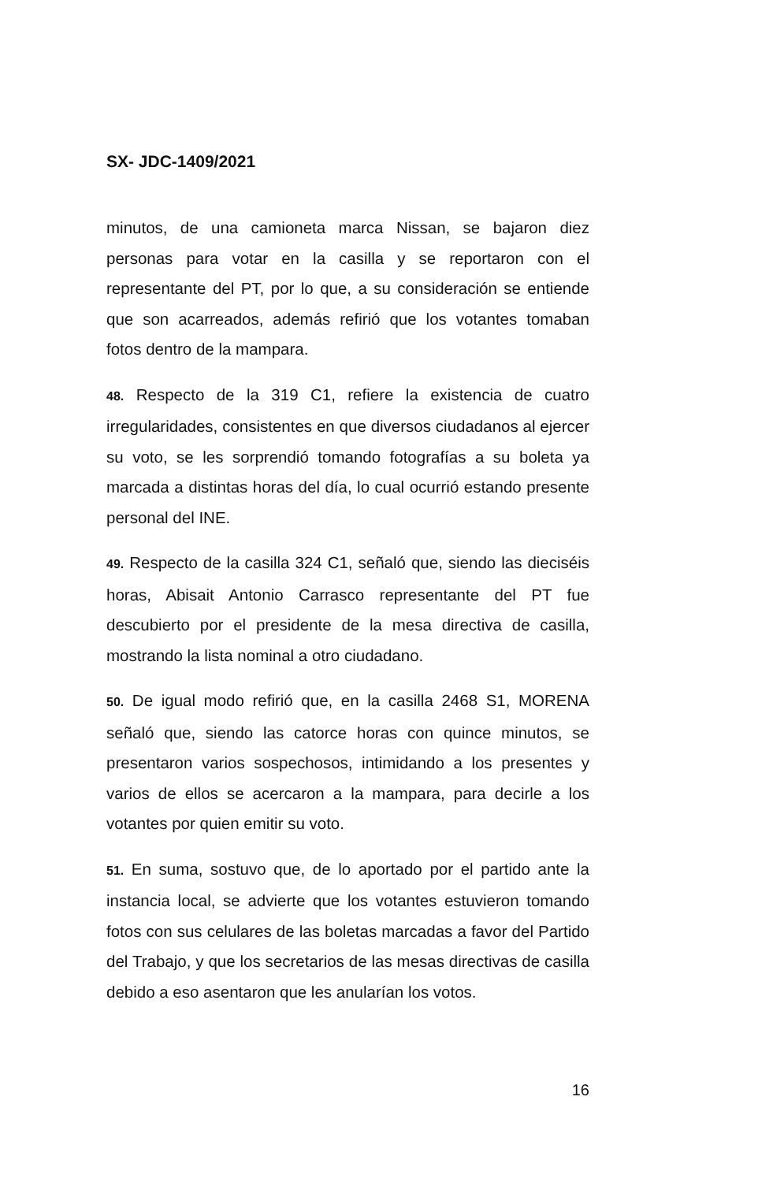SX- JDC-1409/2021
minutos, de una camioneta marca Nissan, se bajaron diez personas para votar en la casilla y se reportaron con el representante del PT, por lo que, a su consideración se entiende que son acarreados, además refirió que los votantes tomaban fotos dentro de la mampara.
48. Respecto de la 319 C1, refiere la existencia de cuatro irregularidades, consistentes en que diversos ciudadanos al ejercer su voto, se les sorprendió tomando fotografías a su boleta ya marcada a distintas horas del día, lo cual ocurrió estando presente personal del INE.
49. Respecto de la casilla 324 C1, señaló que, siendo las dieciséis horas, Abisait Antonio Carrasco representante del PT fue descubierto por el presidente de la mesa directiva de casilla, mostrando la lista nominal a otro ciudadano.
50. De igual modo refirió que, en la casilla 2468 S1, MORENA señaló que, siendo las catorce horas con quince minutos, se presentaron varios sospechosos, intimidando a los presentes y varios de ellos se acercaron a la mampara, para decirle a los votantes por quien emitir su voto.
51. En suma, sostuvo que, de lo aportado por el partido ante la instancia local, se advierte que los votantes estuvieron tomando fotos con sus celulares de las boletas marcadas a favor del Partido del Trabajo, y que los secretarios de las mesas directivas de casilla debido a eso asentaron que les anularían los votos.
16